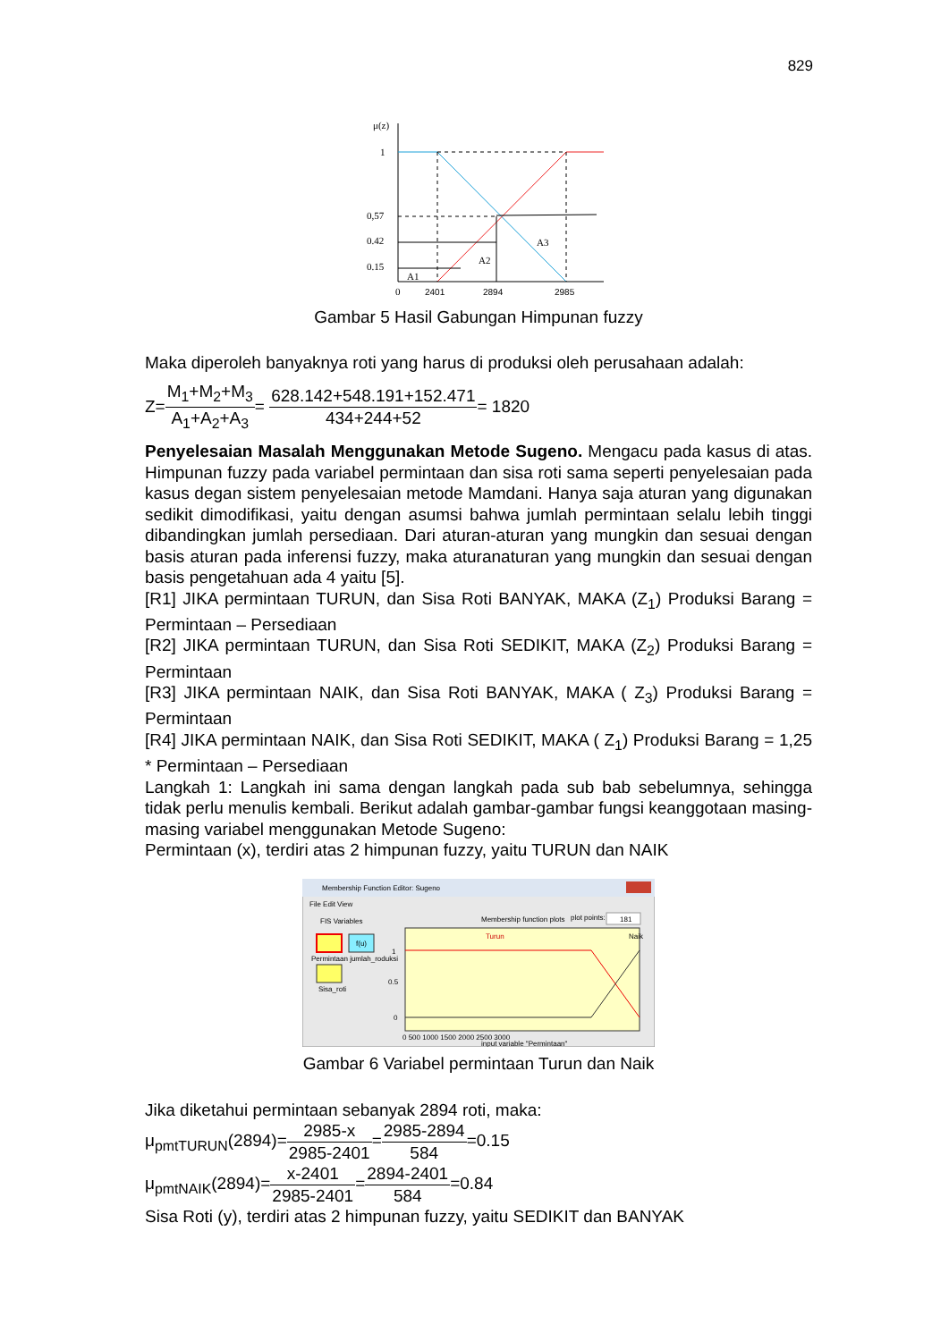829
μ(z)
1
0,57
0.42
0.15
A1
A2
A3
0
2401
2894
2985
Gambar 5 Hasil Gabungan Himpunan fuzzy
Maka diperoleh banyaknya roti yang harus di produksi oleh perusahaan adalah:
Z=M<sub>1</sub>+M<sub>2</sub>+M<sub>3</sub> A<sub>1</sub>+A<sub>2</sub>+A<sub>3</sub>= 628.142+548.191+152.471 434+244+52= 1820
Penyelesaian Masalah Menggunakan Metode Sugeno. Mengacu pada kasus di atas. Himpunan fuzzy pada variabel permintaan dan sisa roti sama seperti penyelesaian pada kasus degan sistem penyelesaian metode Mamdani. Hanya saja aturan yang digunakan sedikit dimodifikasi, yaitu dengan asumsi bahwa jumlah permintaan selalu lebih tinggi dibandingkan jumlah persediaan. Dari aturan-aturan yang mungkin dan sesuai dengan basis aturan pada inferensi fuzzy, maka aturanaturan yang mungkin dan sesuai dengan basis pengetahuan ada 4 yaitu [5].
[R1] JIKA permintaan TURUN, dan Sisa Roti BANYAK, MAKA (Z<sub>1</sub>) Produksi Barang = Permintaan – Persediaan
[R2] JIKA permintaan TURUN, dan Sisa Roti SEDIKIT, MAKA (Z<sub>2</sub>) Produksi Barang = Permintaan
[R3] JIKA permintaan NAIK, dan Sisa Roti BANYAK, MAKA ( Z<sub>3</sub>) Produksi Barang = Permintaan
[R4] JIKA permintaan NAIK, dan Sisa Roti SEDIKIT, MAKA ( Z<sub>1</sub>) Produksi Barang = 1,25 * Permintaan – Persediaan
Langkah 1: Langkah ini sama dengan langkah pada sub bab sebelumnya, sehingga tidak perlu menulis kembali. Berikut adalah gambar-gambar fungsi keanggotaan masing-masing variabel menggunakan Metode Sugeno:
Permintaan (x), terdiri atas 2 himpunan fuzzy, yaitu TURUN dan NAIK
Membership Function Editor: Sugeno
File Edit View
FIS Variables
Membership function plots
plot points:
181
f(u)
Permintaan jumlah_roduksi
Sisa_roti
Turun
Naik
1
0.5
0
0 500 1000 1500 2000 2500 3000
input variable "Permintaan"
Gambar 6 Variabel permintaan Turun dan Naik
Jika diketahui permintaan sebanyak 2894 roti, maka:
μ<sub>pmtTURUN</sub>(2894)=2985-x 2985-2401=2985-2894 584=0.15
μ<sub>pmtNAIK</sub>(2894)=x-2401 2985-2401=2894-2401 584=0.84
Sisa Roti (y), terdiri atas 2 himpunan fuzzy, yaitu SEDIKIT dan BANYAK